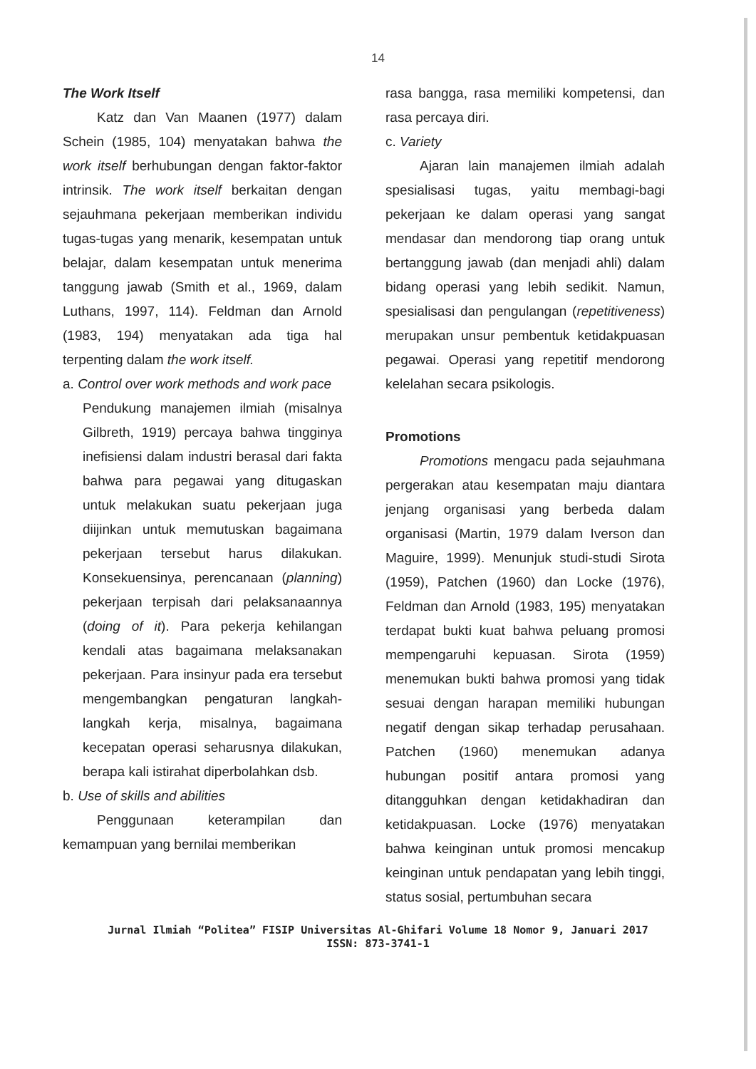14
The Work Itself
Katz dan Van Maanen (1977) dalam Schein (1985, 104) menyatakan bahwa the work itself berhubungan dengan faktor-faktor intrinsik. The work itself berkaitan dengan sejauhmana pekerjaan memberikan individu tugas-tugas yang menarik, kesempatan untuk belajar, dalam kesempatan untuk menerima tanggung jawab (Smith et al., 1969, dalam Luthans, 1997, 114). Feldman dan Arnold (1983, 194) menyatakan ada tiga hal terpenting dalam the work itself.
a. Control over work methods and work pace
Pendukung manajemen ilmiah (misalnya Gilbreth, 1919) percaya bahwa tingginya inefisiensi dalam industri berasal dari fakta bahwa para pegawai yang ditugaskan untuk melakukan suatu pekerjaan juga diijinkan untuk memutuskan bagaimana pekerjaan tersebut harus dilakukan. Konsekuensinya, perencanaan (planning) pekerjaan terpisah dari pelaksanaannya (doing of it). Para pekerja kehilangan kendali atas bagaimana melaksanakan pekerjaan. Para insinyur pada era tersebut mengembangkan pengaturan langkah-langkah kerja, misalnya, bagaimana kecepatan operasi seharusnya dilakukan, berapa kali istirahat diperbolahkan dsb.
b. Use of skills and abilities
Penggunaan keterampilan dan kemampuan yang bernilai memberikan
rasa bangga, rasa memiliki kompetensi, dan rasa percaya diri.
c. Variety
Ajaran lain manajemen ilmiah adalah spesialisasi tugas, yaitu membagi-bagi pekerjaan ke dalam operasi yang sangat mendasar dan mendorong tiap orang untuk bertanggung jawab (dan menjadi ahli) dalam bidang operasi yang lebih sedikit. Namun, spesialisasi dan pengulangan (repetitiveness) merupakan unsur pembentuk ketidakpuasan pegawai. Operasi yang repetitif mendorong kelelahan secara psikologis.
Promotions
Promotions mengacu pada sejauhmana pergerakan atau kesempatan maju diantara jenjang organisasi yang berbeda dalam organisasi (Martin, 1979 dalam Iverson dan Maguire, 1999). Menunjuk studi-studi Sirota (1959), Patchen (1960) dan Locke (1976), Feldman dan Arnold (1983, 195) menyatakan terdapat bukti kuat bahwa peluang promosi mempengaruhi kepuasan. Sirota (1959) menemukan bukti bahwa promosi yang tidak sesuai dengan harapan memiliki hubungan negatif dengan sikap terhadap perusahaan. Patchen (1960) menemukan adanya hubungan positif antara promosi yang ditangguhkan dengan ketidakhadiran dan ketidakpuasan. Locke (1976) menyatakan bahwa keinginan untuk promosi mencakup keinginan untuk pendapatan yang lebih tinggi, status sosial, pertumbuhan secara
Jurnal Ilmiah “Politea” FISIP Universitas Al-Ghifari Volume 18 Nomor 9, Januari 2017
ISSN: 873-3741-1